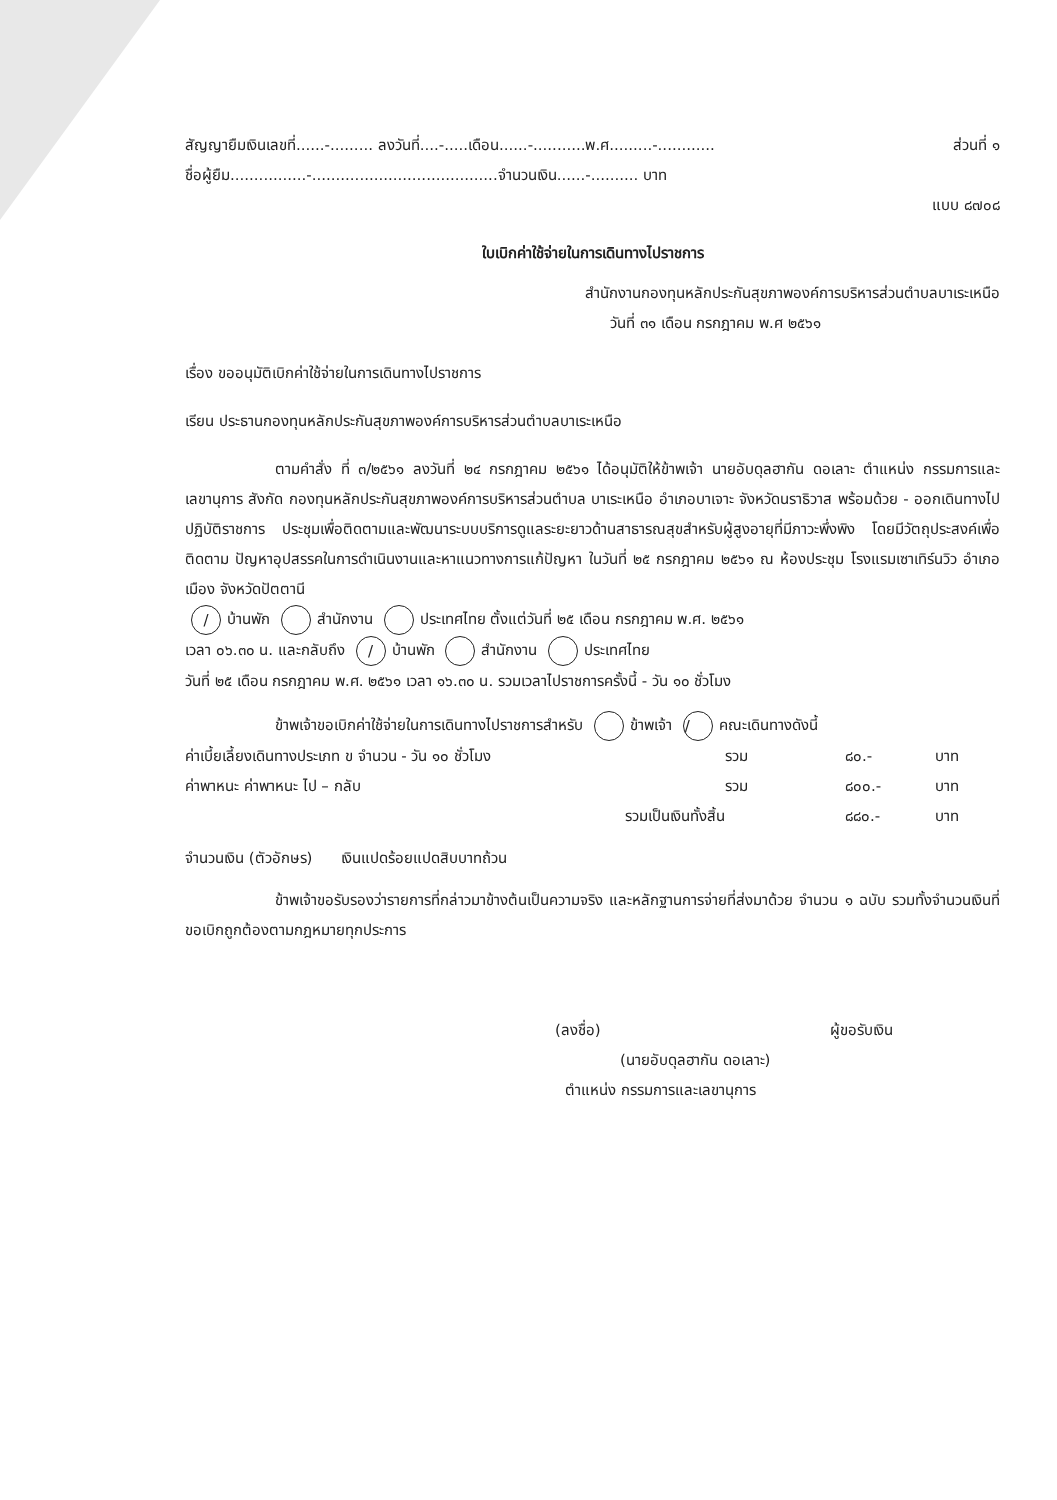สัญญายืมเงินเลขที่......-......... ลงวันที่....-.....เดือน......-...........พ.ศ.........-............ ส่วนที่ ๑
ชื่อผู้ยืม................-.......................................จำนวนเงิน......-.......... บาท
แบบ ๘๗๐๘
ใบเบิกค่าใช้จ่ายในการเดินทางไปราชการ
สำนักงานกองทุนหลักประกันสุขภาพองค์การบริหารส่วนตำบลบาเระเหนือ
วันที่ ๓๑ เดือน กรกฎาคม พ.ศ ๒๕๖๑
เรื่อง ขออนุมัติเบิกค่าใช้จ่ายในการเดินทางไปราชการ
เรียน ประธานกองทุนหลักประกันสุขภาพองค์การบริหารส่วนตำบลบาเระเหนือ
ตามคำสั่ง ที่ ๓/๒๕๖๑ ลงวันที่ ๒๔ กรกฎาคม ๒๕๖๑ ได้อนุมัติให้ข้าพเจ้า นายอับดุลฮากัน ดอเลาะ ตำแหน่ง กรรมการและเลขานุการ สังกัด กองทุนหลักประกันสุขภาพองค์การบริหารส่วนตำบล บาเระเหนือ อำเภอบาเจาะ จังหวัดนราธิวาส พร้อมด้วย - ออกเดินทางไปปฏิบัติราชการ ประชุมเพื่อติดตามและพัฒนาระบบบริการดูแลระยะยาวด้านสาธารณสุขสำหรับผู้สูงอายุที่มีภาวะพึ่งพิง โดยมีวัตถุประสงค์เพื่อติดตาม ปัญหาอุปสรรคในการดำเนินงานและหาแนวทางการแก้ปัญหา ในวันที่ ๒๕ กรกฎาคม ๒๕๖๑ ณ ห้องประชุม โรงแรมเซาเทิร์นวิว อำเภอเมือง จังหวัดปัตตานี
/ บ้านพัก สำนักงาน ประเทศไทย ตั้งแต่วันที่ ๒๕ เดือน กรกฎาคม พ.ศ. ๒๕๖๑
เวลา ๐๖.๓๐ น. และกลับถึง / บ้านพัก สำนักงาน ประเทศไทย
วันที่ ๒๕ เดือน กรกฎาคม พ.ศ. ๒๕๖๑ เวลา ๑๖.๓๐ น. รวมเวลาไปราชการครั้งนี้ - วัน ๑๐ ชั่วโมง
ข้าพเจ้าขอเบิกค่าใช้จ่ายในการเดินทางไปราชการสำหรับ / ข้าพเจ้า คณะเดินทางดังนี้
ค่าเบี้ยเลี้ยงเดินทางประเภท ข จำนวน - วัน ๑๐ ชั่วโมง รวม ๘๐.- บาท
ค่าพาหนะ ค่าพาหนะ ไป – กลับ รวม ๘๐๐.- บาท
รวมเป็นเงินทั้งสิ้น ๘๘๐.- บาท
จำนวนเงิน (ตัวอักษร) เงินแปดร้อยแปดสิบบาทถ้วน
ข้าพเจ้าขอรับรองว่ารายการที่กล่าวมาข้างต้นเป็นความจริง และหลักฐานการจ่ายที่ส่งมาด้วย จำนวน ๑ ฉบับ รวมทั้งจำนวนเงินที่ขอเบิกถูกต้องตามกฎหมายทุกประการ
(ลงชื่อ) ผู้ขอรับเงิน
(นายอับดุลฮากัน ดอเลาะ)
ตำแหน่ง กรรมการและเลขานุการ